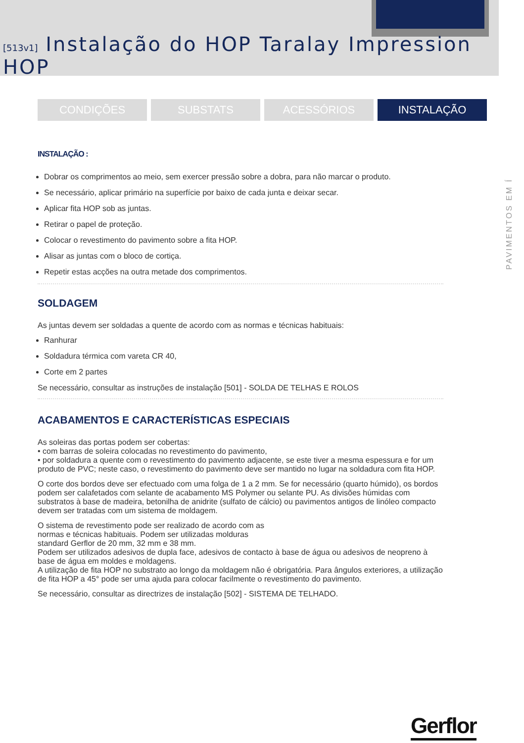[513v1] Instalação do HOP Taralay Impression HOP
CONDIÇÕES SUBSTATS ACESSÓRIOS INSTALAÇÃO
PAVIMENTOS EM Í
INSTALAÇÃO :
Dobrar os comprimentos ao meio, sem exercer pressão sobre a dobra, para não marcar o produto.
Se necessário, aplicar primário na superfície por baixo de cada junta e deixar secar.
Aplicar fita HOP sob as juntas.
Retirar o papel de proteção.
Colocar o revestimento do pavimento sobre a fita HOP.
Alisar as juntas com o bloco de cortiça.
Repetir estas acções na outra metade dos comprimentos.
SOLDAGEM
As juntas devem ser soldadas a quente de acordo com as normas e técnicas habituais:
Ranhurar
Soldadura térmica com vareta CR 40,
Corte em 2 partes
Se necessário, consultar as instruções de instalação [501] - SOLDA DE TELHAS E ROLOS
ACABAMENTOS E CARACTERÍSTICAS ESPECIAIS
As soleiras das portas podem ser cobertas:
• com barras de soleira colocadas no revestimento do pavimento,
• por soldadura a quente com o revestimento do pavimento adjacente, se este tiver a mesma espessura e for um produto de PVC; neste caso, o revestimento do pavimento deve ser mantido no lugar na soldadura com fita HOP.
O corte dos bordos deve ser efectuado com uma folga de 1 a 2 mm. Se for necessário (quarto húmido), os bordos podem ser calafetados com selante de acabamento MS Polymer ou selante PU. As divisões húmidas com substratos à base de madeira, betonilha de anidrite (sulfato de cálcio) ou pavimentos antigos de linóleo compacto devem ser tratadas com um sistema de moldagem.
O sistema de revestimento pode ser realizado de acordo com as
normas e técnicas habituais. Podem ser utilizadas molduras
standard Gerflor de 20 mm, 32 mm e 38 mm.
Podem ser utilizados adesivos de dupla face, adesivos de contacto à base de água ou adesivos de neopreno à base de água em moldes e moldagens.
A utilização de fita HOP no substrato ao longo da moldagem não é obrigatória. Para ângulos exteriores, a utilização de fita HOP a 45° pode ser uma ajuda para colocar facilmente o revestimento do pavimento.
Se necessário, consultar as directrizes de instalação [502] - SISTEMA DE TELHADO.
Gerflor